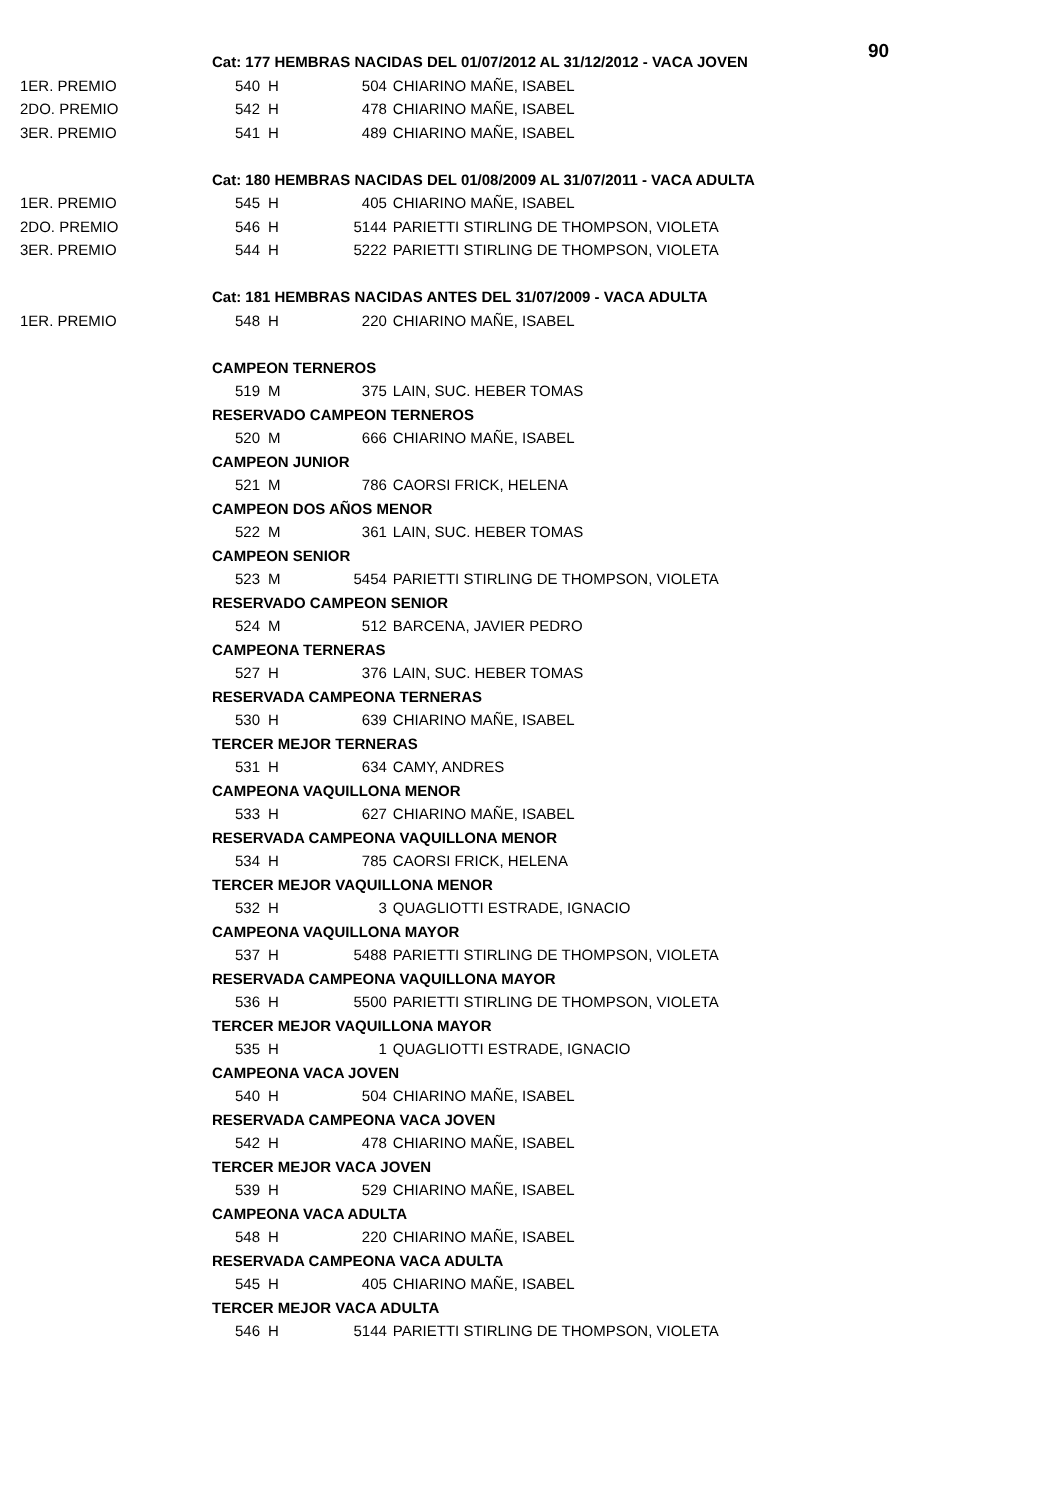90
| | Cat: 177 HEMBRAS NACIDAS DEL 01/07/2012 AL 31/12/2012 - VACA JOVEN | | | |
| 1ER. PREMIO | 540 | H | 504 | CHIARINO MAÑE, ISABEL |
| 2DO. PREMIO | 542 | H | 478 | CHIARINO MAÑE, ISABEL |
| 3ER. PREMIO | 541 | H | 489 | CHIARINO MAÑE, ISABEL |
| | Cat: 180 HEMBRAS NACIDAS DEL 01/08/2009 AL 31/07/2011 - VACA ADULTA | | | |
| 1ER. PREMIO | 545 | H | 405 | CHIARINO MAÑE, ISABEL |
| 2DO. PREMIO | 546 | H | 5144 | PARIETTI STIRLING DE THOMPSON, VIOLETA |
| 3ER. PREMIO | 544 | H | 5222 | PARIETTI STIRLING DE THOMPSON, VIOLETA |
| | Cat: 181 HEMBRAS NACIDAS ANTES DEL 31/07/2009 - VACA ADULTA | | | |
| 1ER. PREMIO | 548 | H | 220 | CHIARINO MAÑE, ISABEL |
| | CAMPEON TERNEROS | | | |
| | 519 | M | 375 | LAIN, SUC. HEBER TOMAS |
| | RESERVADO CAMPEON TERNEROS | | | |
| | 520 | M | 666 | CHIARINO MAÑE, ISABEL |
| | CAMPEON JUNIOR | | | |
| | 521 | M | 786 | CAORSI FRICK, HELENA |
| | CAMPEON DOS AÑOS MENOR | | | |
| | 522 | M | 361 | LAIN, SUC. HEBER TOMAS |
| | CAMPEON SENIOR | | | |
| | 523 | M | 5454 | PARIETTI STIRLING DE THOMPSON, VIOLETA |
| | RESERVADO CAMPEON SENIOR | | | |
| | 524 | M | 512 | BARCENA, JAVIER PEDRO |
| | CAMPEONA TERNERAS | | | |
| | 527 | H | 376 | LAIN, SUC. HEBER TOMAS |
| | RESERVADA CAMPEONA TERNERAS | | | |
| | 530 | H | 639 | CHIARINO MAÑE, ISABEL |
| | TERCER MEJOR TERNERAS | | | |
| | 531 | H | 634 | CAMY, ANDRES |
| | CAMPEONA VAQUILLONA MENOR | | | |
| | 533 | H | 627 | CHIARINO MAÑE, ISABEL |
| | RESERVADA CAMPEONA VAQUILLONA MENOR | | | |
| | 534 | H | 785 | CAORSI FRICK, HELENA |
| | TERCER MEJOR VAQUILLONA MENOR | | | |
| | 532 | H | 3 | QUAGLIOTTI ESTRADE, IGNACIO |
| | CAMPEONA VAQUILLONA MAYOR | | | |
| | 537 | H | 5488 | PARIETTI STIRLING DE THOMPSON, VIOLETA |
| | RESERVADA CAMPEONA VAQUILLONA MAYOR | | | |
| | 536 | H | 5500 | PARIETTI STIRLING DE THOMPSON, VIOLETA |
| | TERCER MEJOR VAQUILLONA MAYOR | | | |
| | 535 | H | 1 | QUAGLIOTTI ESTRADE, IGNACIO |
| | CAMPEONA VACA JOVEN | | | |
| | 540 | H | 504 | CHIARINO MAÑE, ISABEL |
| | RESERVADA CAMPEONA VACA JOVEN | | | |
| | 542 | H | 478 | CHIARINO MAÑE, ISABEL |
| | TERCER MEJOR VACA JOVEN | | | |
| | 539 | H | 529 | CHIARINO MAÑE, ISABEL |
| | CAMPEONA VACA ADULTA | | | |
| | 548 | H | 220 | CHIARINO MAÑE, ISABEL |
| | RESERVADA CAMPEONA VACA ADULTA | | | |
| | 545 | H | 405 | CHIARINO MAÑE, ISABEL |
| | TERCER MEJOR VACA ADULTA | | | |
| | 546 | H | 5144 | PARIETTI STIRLING DE THOMPSON, VIOLETA |